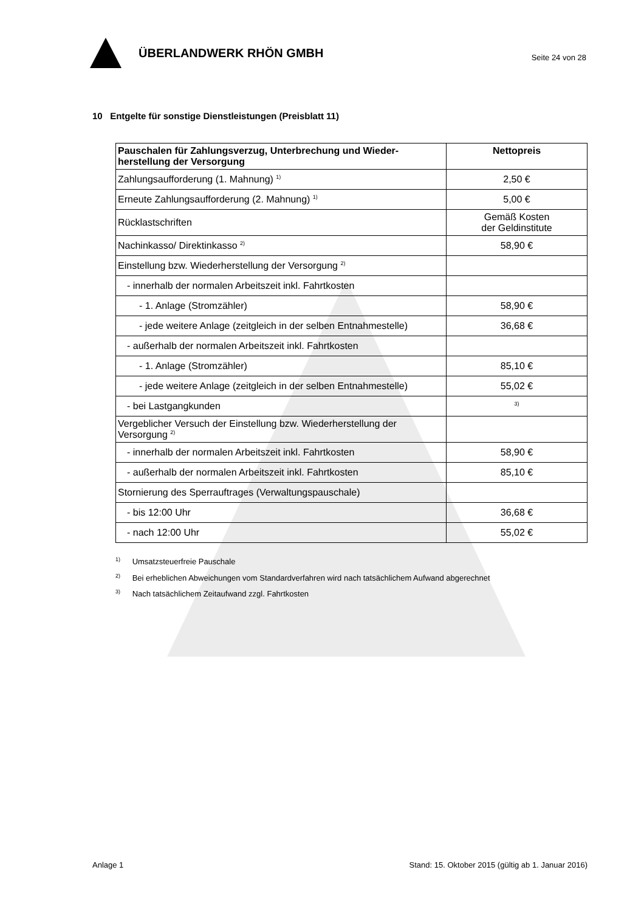ÜBERLANDWERK RHÖN GMBH
Seite 24 von 28
10 Entgelte für sonstige Dienstleistungen (Preisblatt 11)
| Pauschalen für Zahlungsverzug, Unterbrechung und Wieder-herstellung der Versorgung | Nettopreis |
| --- | --- |
| Zahlungsaufforderung (1. Mahnung) <sup>1)</sup> | 2,50 € |
| Erneute Zahlungsaufforderung (2. Mahnung) <sup>1)</sup> | 5,00 € |
| Rücklastschriften | Gemäß Kosten der Geldinstitute |
| Nachinkasso/ Direktinkasso <sup>2)</sup> | 58,90 € |
| Einstellung bzw. Wiederherstellung der Versorgung <sup>2)</sup> | |
| - innerhalb der normalen Arbeitszeit inkl. Fahrtkosten | |
| - 1. Anlage (Stromzähler) | 58,90 € |
| - jede weitere Anlage (zeitgleich in der selben Entnahmestelle) | 36,68 € |
| - außerhalb der normalen Arbeitszeit inkl. Fahrtkosten | |
| - 1. Anlage (Stromzähler) | 85,10 € |
| - jede weitere Anlage (zeitgleich in der selben Entnahmestelle) | 55,02 € |
| - bei Lastgangkunden | <sup>3)</sup> |
| Vergeblicher Versuch der Einstellung bzw. Wiederherstellung der Versorgung <sup>2)</sup> | |
| - innerhalb der normalen Arbeitszeit inkl. Fahrtkosten | 58,90 € |
| - außerhalb der normalen Arbeitszeit inkl. Fahrtkosten | 85,10 € |
| Stornierung des Sperrauftrages (Verwaltungspauschale) | |
| - bis 12:00 Uhr | 36,68 € |
| - nach 12:00 Uhr | 55,02 € |
<sup>1)</sup> Umsatzsteuerfreie Pauschale
<sup>2)</sup> Bei erheblichen Abweichungen vom Standardverfahren wird nach tatsächlichem Aufwand abgerechnet
<sup>3)</sup> Nach tatsächlichem Zeitaufwand zzgl. Fahrtkosten
Anlage 1 Stand: 15. Oktober 2015 (gültig ab 1. Januar 2016)